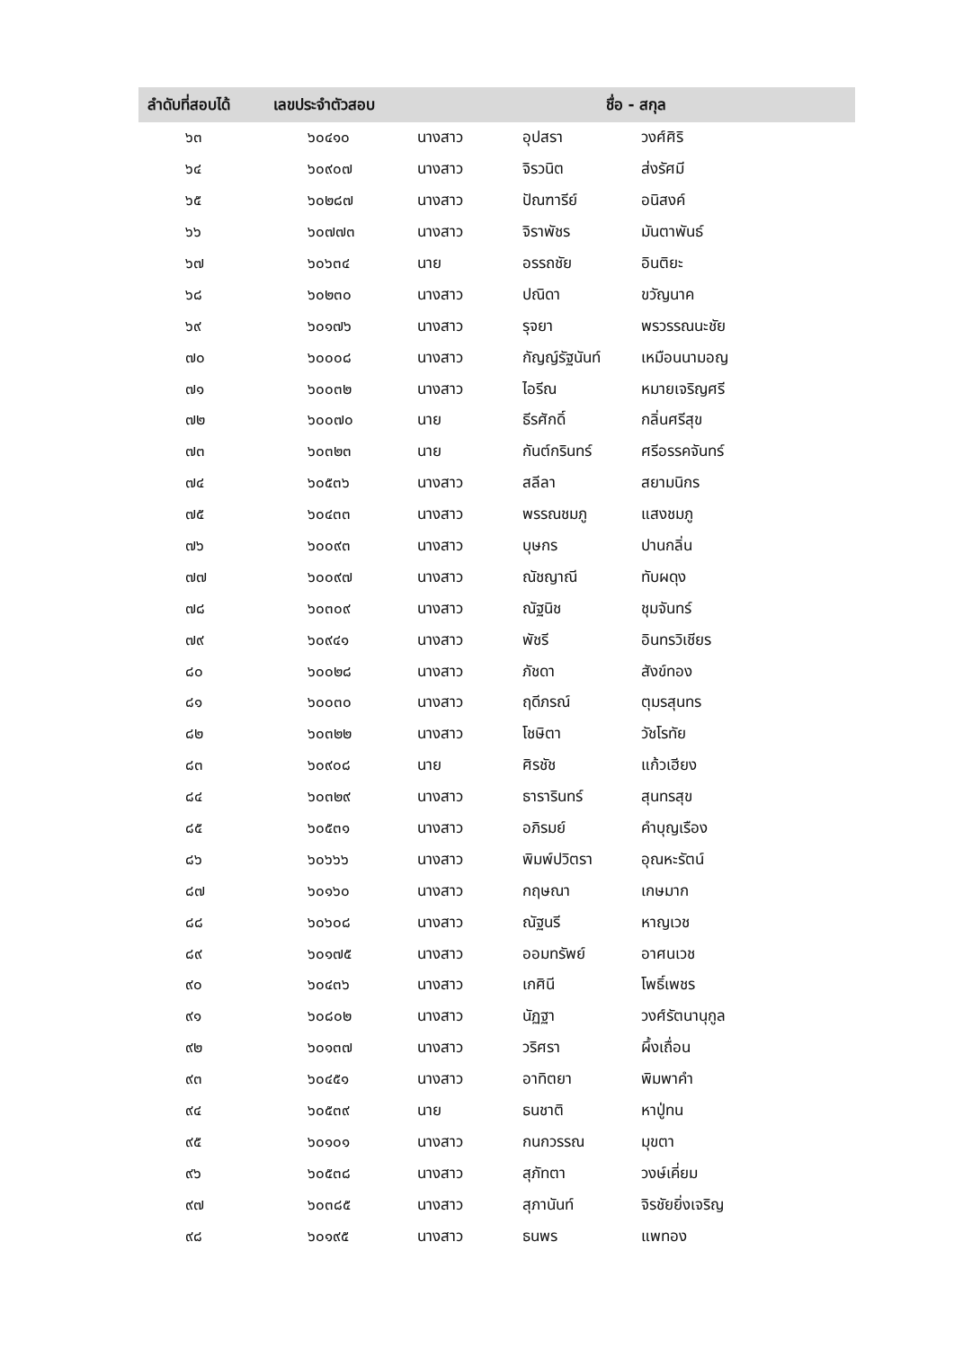| ลำดับที่สอบได้ | เลขประจำตัวสอบ | ชื่อ - สกุล | | |
| --- | --- | --- | --- | --- |
| ๖๓ | ๖๐๔๑๐ | นางสาว | อุปสรา | วงศ์ศิริ |
| ๖๔ | ๖๐๙๐๗ | นางสาว | จิรวนิต | ส่งรัศมี |
| ๖๕ | ๖๐๒๘๗ | นางสาว | ปัณฑารีย์ | อนิสงค์ |
| ๖๖ | ๖๐๗๗๓ | นางสาว | จิราพัชร | มันตาพันธ์ |
| ๖๗ | ๖๐๖๓๔ | นาย | อรรถชัย | อินติยะ |
| ๖๘ | ๖๐๒๓๐ | นางสาว | ปณิดา | ขวัญนาค |
| ๖๙ | ๖๐๑๗๖ | นางสาว | รุจยา | พรวรรณนะชัย |
| ๗๐ | ๖๐๐๐๘ | นางสาว | กัญญ์รัฐนันท์ | เหมือนนามอญ |
| ๗๑ | ๖๐๐๓๒ | นางสาว | ไอรีณ | หมายเจริญศรี |
| ๗๒ | ๖๐๐๗๐ | นาย | ธีรศักดิ์ | กลิ่นศรีสุข |
| ๗๓ | ๖๐๓๒๓ | นาย | กันต์กรินทร์ | ศรีอรรคจันทร์ |
| ๗๔ | ๖๐๕๓๖ | นางสาว | สลีลา | สยามนิกร |
| ๗๕ | ๖๐๔๓๓ | นางสาว | พรรณชมภู | แสงชมภู |
| ๗๖ | ๖๐๐๙๓ | นางสาว | บุษกร | ปานกลิ่น |
| ๗๗ | ๖๐๐๙๗ | นางสาว | ณัชญาณี | ทับผดุง |
| ๗๘ | ๖๐๓๐๙ | นางสาว | ณัฐนิช | ชุมจันทร์ |
| ๗๙ | ๖๐๙๔๑ | นางสาว | พัชรี | อินทรวิเชียร |
| ๘๐ | ๖๐๐๒๘ | นางสาว | ภัชดา | สังข์ทอง |
| ๘๑ | ๖๐๐๓๐ | นางสาว | ฤดีภรณ์ | ตุมรสุนทร |
| ๘๒ | ๖๐๓๒๒ | นางสาว | โชษิตา | วัชโรทัย |
| ๘๓ | ๖๐๙๐๘ | นาย | ศิรชัช | แก้วเฮียง |
| ๘๔ | ๖๐๓๒๙ | นางสาว | ธารารินทร์ | สุนทรสุข |
| ๘๕ | ๖๐๕๓๑ | นางสาว | อภิรมย์ | คำบุญเรือง |
| ๘๖ | ๖๐๖๖๖ | นางสาว | พิมพ์ปวิตรา | อุณหะรัตน์ |
| ๘๗ | ๖๐๑๖๐ | นางสาว | กฤษณา | เกษมาก |
| ๘๘ | ๖๐๖๐๘ | นางสาว | ณัฐนรี | หาญเวช |
| ๘๙ | ๖๐๑๗๕ | นางสาว | ออมทรัพย์ | อาศนเวช |
| ๙๐ | ๖๐๔๓๖ | นางสาว | เกศินี | โพธิ์เพชร |
| ๙๑ | ๖๐๘๐๒ | นางสาว | นัฏฐา | วงศ์รัตนานุกูล |
| ๙๒ | ๖๐๑๓๗ | นางสาว | วริศรา | ผึ้งเถื่อน |
| ๙๓ | ๖๐๔๕๑ | นางสาว | อาทิตยา | พิมพาคำ |
| ๙๔ | ๖๐๕๓๙ | นาย | ธนชาติ | หาปู่ทน |
| ๙๕ | ๖๐๑๐๑ | นางสาว | กนกวรรณ | มุขตา |
| ๙๖ | ๖๐๕๓๘ | นางสาว | สุภัทตา | วงษ์เคี่ยม |
| ๙๗ | ๖๐๓๘๕ | นางสาว | สุภานันท์ | จิรชัยยิ่งเจริญ |
| ๙๘ | ๖๐๑๙๕ | นางสาว | ธนพร | แพทอง |